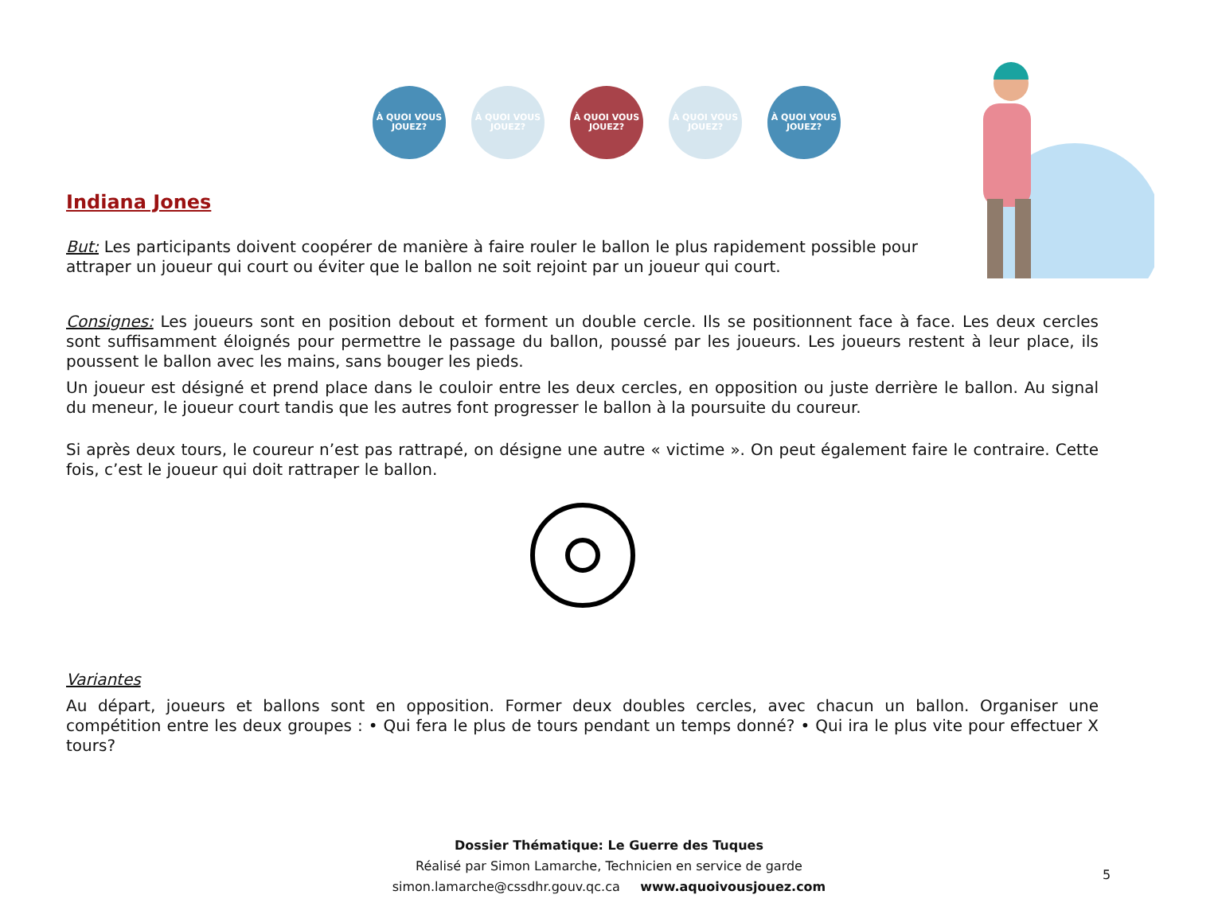À QUOI VOUS JOUEZ?
À QUOI VOUS JOUEZ?
À QUOI VOUS JOUEZ?
À QUOI VOUS JOUEZ?
À QUOI VOUS JOUEZ?
Indiana Jones
But: Les participants doivent coopérer de manière à faire rouler le ballon le plus rapidement possible pour attraper un joueur qui court ou éviter que le ballon ne soit rejoint par un joueur qui court.
Consignes: Les joueurs sont en position debout et forment un double cercle. Ils se positionnent face à face. Les deux cercles sont suffisamment éloignés pour permettre le passage du ballon, poussé par les joueurs. Les joueurs restent à leur place, ils poussent le ballon avec les mains, sans bouger les pieds.
Un joueur est désigné et prend place dans le couloir entre les deux cercles, en opposition ou juste derrière le ballon. Au signal du meneur, le joueur court tandis que les autres font progresser le ballon à la poursuite du coureur.
Si après deux tours, le coureur n’est pas rattrapé, on désigne une autre « victime ». On peut également faire le contraire. Cette fois, c’est le joueur qui doit rattraper le ballon.
Variantes
Au départ, joueurs et ballons sont en opposition. Former deux doubles cercles, avec chacun un ballon. Organiser une compétition entre les deux groupes : • Qui fera le plus de tours pendant un temps donné? • Qui ira le plus vite pour effectuer X tours?
Dossier Thématique: Le Guerre des Tuques
Réalisé par Simon Lamarche, Technicien en service de garde
simon.lamarche@cssdhr.gouv.qc.ca www.aquoivousjouez.com
5